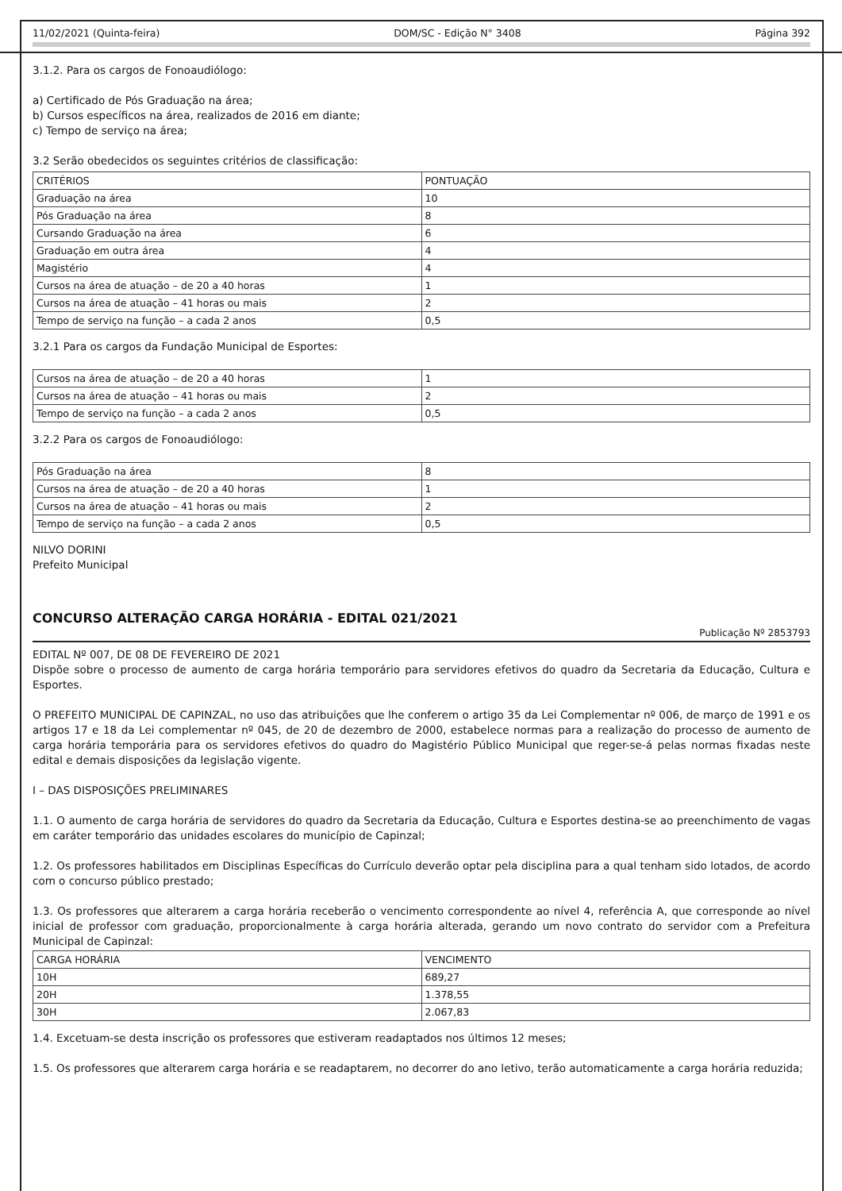11/02/2021 (Quinta-feira) DOM/SC - Edição N° 3408 Página 392
3.1.2. Para os cargos de Fonoaudiólogo:
a) Certificado de Pós Graduação na área;
b) Cursos específicos na área, realizados de 2016 em diante;
c) Tempo de serviço na área;
3.2 Serão obedecidos os seguintes critérios de classificação:
| CRITÉRIOS | PONTUAÇÃO |
| Graduação na área | 10 |
| Pós Graduação na área | 8 |
| Cursando Graduação na área | 6 |
| Graduação em outra área | 4 |
| Magistério | 4 |
| Cursos na área de atuação – de 20 a 40 horas | 1 |
| Cursos na área de atuação – 41 horas ou mais | 2 |
| Tempo de serviço na função – a cada 2 anos | 0,5 |
3.2.1 Para os cargos da Fundação Municipal de Esportes:
| Cursos na área de atuação – de 20 a 40 horas | 1 |
| Cursos na área de atuação – 41 horas ou mais | 2 |
| Tempo de serviço na função – a cada 2 anos | 0,5 |
3.2.2 Para os cargos de Fonoaudiólogo:
| Pós Graduação na área | 8 |
| Cursos na área de atuação – de 20 a 40 horas | 1 |
| Cursos na área de atuação – 41 horas ou mais | 2 |
| Tempo de serviço na função – a cada 2 anos | 0,5 |
NILVO DORINI
Prefeito Municipal
CONCURSO ALTERAÇÃO CARGA HORÁRIA - EDITAL 021/2021
Publicação Nº 2853793
EDITAL Nº 007, DE 08 DE FEVEREIRO DE 2021
Dispõe sobre o processo de aumento de carga horária temporário para servidores efetivos do quadro da Secretaria da Educação, Cultura e Esportes.
O PREFEITO MUNICIPAL DE CAPINZAL, no uso das atribuições que lhe conferem o artigo 35 da Lei Complementar nº 006, de março de 1991 e os artigos 17 e 18 da Lei complementar nº 045, de 20 de dezembro de 2000, estabelece normas para a realização do processo de aumento de carga horária temporária para os servidores efetivos do quadro do Magistério Público Municipal que reger-se-á pelas normas fixadas neste edital e demais disposições da legislação vigente.
I – DAS DISPOSIÇÕES PRELIMINARES
1.1. O aumento de carga horária de servidores do quadro da Secretaria da Educação, Cultura e Esportes destina-se ao preenchimento de vagas em caráter temporário das unidades escolares do município de Capinzal;
1.2. Os professores habilitados em Disciplinas Específicas do Currículo deverão optar pela disciplina para a qual tenham sido lotados, de acordo com o concurso público prestado;
1.3. Os professores que alterarem a carga horária receberão o vencimento correspondente ao nível 4, referência A, que corresponde ao nível inicial de professor com graduação, proporcionalmente à carga horária alterada, gerando um novo contrato do servidor com a Prefeitura Municipal de Capinzal:
| CARGA HORÁRIA | VENCIMENTO |
| 10H | 689,27 |
| 20H | 1.378,55 |
| 30H | 2.067,83 |
1.4. Excetuam-se desta inscrição os professores que estiveram readaptados nos últimos 12 meses;
1.5. Os professores que alterarem carga horária e se readaptarem, no decorrer do ano letivo, terão automaticamente a carga horária reduzida;